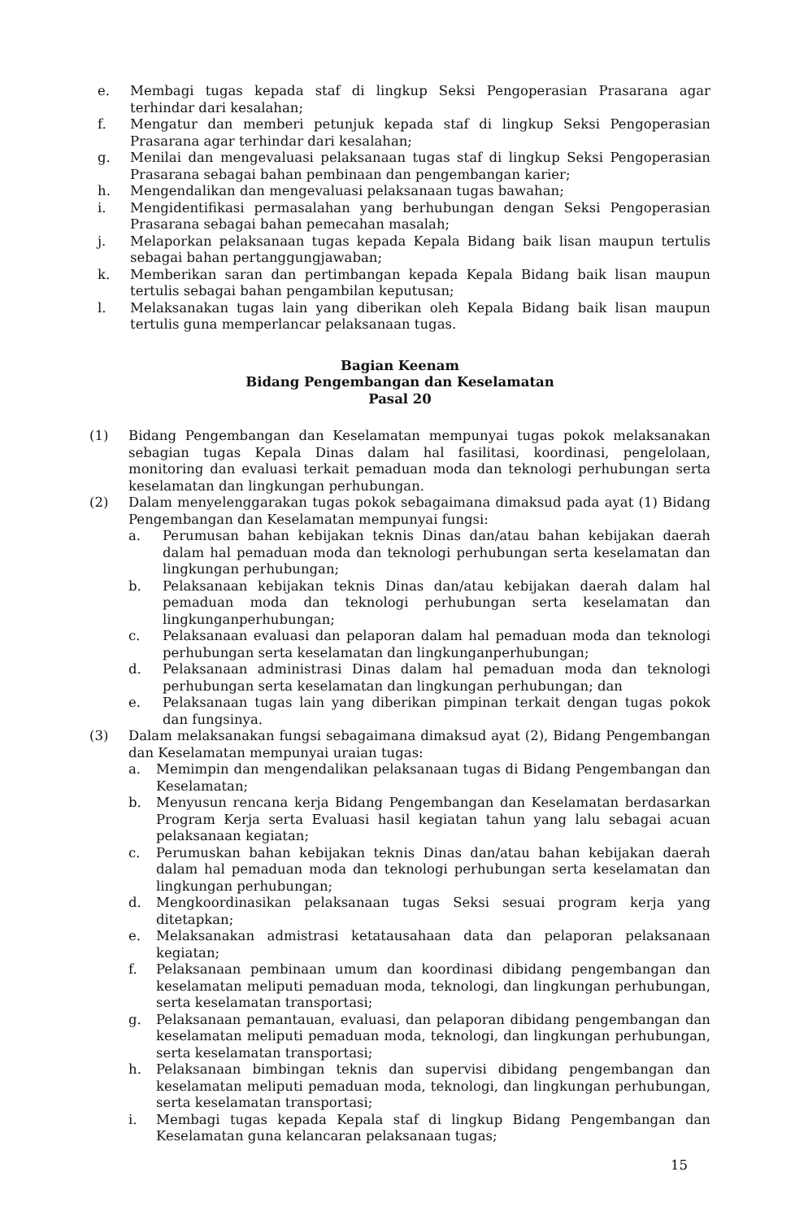e. Membagi tugas kepada staf di lingkup Seksi Pengoperasian Prasarana agar terhindar dari kesalahan;
f. Mengatur dan memberi petunjuk kepada staf di lingkup Seksi Pengoperasian Prasarana agar terhindar dari kesalahan;
g. Menilai dan mengevaluasi pelaksanaan tugas staf di lingkup Seksi Pengoperasian Prasarana sebagai bahan pembinaan dan pengembangan karier;
h. Mengendalikan dan mengevaluasi pelaksanaan tugas bawahan;
i. Mengidentifikasi permasalahan yang berhubungan dengan Seksi Pengoperasian Prasarana sebagai bahan pemecahan masalah;
j. Melaporkan pelaksanaan tugas kepada Kepala Bidang baik lisan maupun tertulis sebagai bahan pertanggungjawaban;
k. Memberikan saran dan pertimbangan kepada Kepala Bidang baik lisan maupun tertulis sebagai bahan pengambilan keputusan;
l. Melaksanakan tugas lain yang diberikan oleh Kepala Bidang baik lisan maupun tertulis guna memperlancar pelaksanaan tugas.
Bagian Keenam
Bidang Pengembangan dan Keselamatan
Pasal 20
(1) Bidang Pengembangan dan Keselamatan mempunyai tugas pokok melaksanakan sebagian tugas Kepala Dinas dalam hal fasilitasi, koordinasi, pengelolaan, monitoring dan evaluasi terkait pemaduan moda dan teknologi perhubungan serta keselamatan dan lingkungan perhubungan.
(2) Dalam menyelenggarakan tugas pokok sebagaimana dimaksud pada ayat (1) Bidang Pengembangan dan Keselamatan mempunyai fungsi:
a. Perumusan bahan kebijakan teknis Dinas dan/atau bahan kebijakan daerah dalam hal pemaduan moda dan teknologi perhubungan serta keselamatan dan lingkungan perhubungan;
b. Pelaksanaan kebijakan teknis Dinas dan/atau kebijakan daerah dalam hal pemaduan moda dan teknologi perhubungan serta keselamatan dan lingkunganperhubungan;
c. Pelaksanaan evaluasi dan pelaporan dalam hal pemaduan moda dan teknologi perhubungan serta keselamatan dan lingkunganperhubungan;
d. Pelaksanaan administrasi Dinas dalam hal pemaduan moda dan teknologi perhubungan serta keselamatan dan lingkungan perhubungan; dan
e. Pelaksanaan tugas lain yang diberikan pimpinan terkait dengan tugas pokok dan fungsinya.
(3) Dalam melaksanakan fungsi sebagaimana dimaksud ayat (2), Bidang Pengembangan dan Keselamatan mempunyai uraian tugas:
a. Memimpin dan mengendalikan pelaksanaan tugas di Bidang Pengembangan dan Keselamatan;
b. Menyusun rencana kerja Bidang Pengembangan dan Keselamatan berdasarkan Program Kerja serta Evaluasi hasil kegiatan tahun yang lalu sebagai acuan pelaksanaan kegiatan;
c. Perumuskan bahan kebijakan teknis Dinas dan/atau bahan kebijakan daerah dalam hal pemaduan moda dan teknologi perhubungan serta keselamatan dan lingkungan perhubungan;
d. Mengkoordinasikan pelaksanaan tugas Seksi sesuai program kerja yang ditetapkan;
e. Melaksanakan admistrasi ketatausahaan data dan pelaporan pelaksanaan kegiatan;
f. Pelaksanaan pembinaan umum dan koordinasi dibidang pengembangan dan keselamatan meliputi pemaduan moda, teknologi, dan lingkungan perhubungan, serta keselamatan transportasi;
g. Pelaksanaan pemantauan, evaluasi, dan pelaporan dibidang pengembangan dan keselamatan meliputi pemaduan moda, teknologi, dan lingkungan perhubungan, serta keselamatan transportasi;
h. Pelaksanaan bimbingan teknis dan supervisi dibidang pengembangan dan keselamatan meliputi pemaduan moda, teknologi, dan lingkungan perhubungan, serta keselamatan transportasi;
i. Membagi tugas kepada Kepala staf di lingkup Bidang Pengembangan dan Keselamatan guna kelancaran pelaksanaan tugas;
15